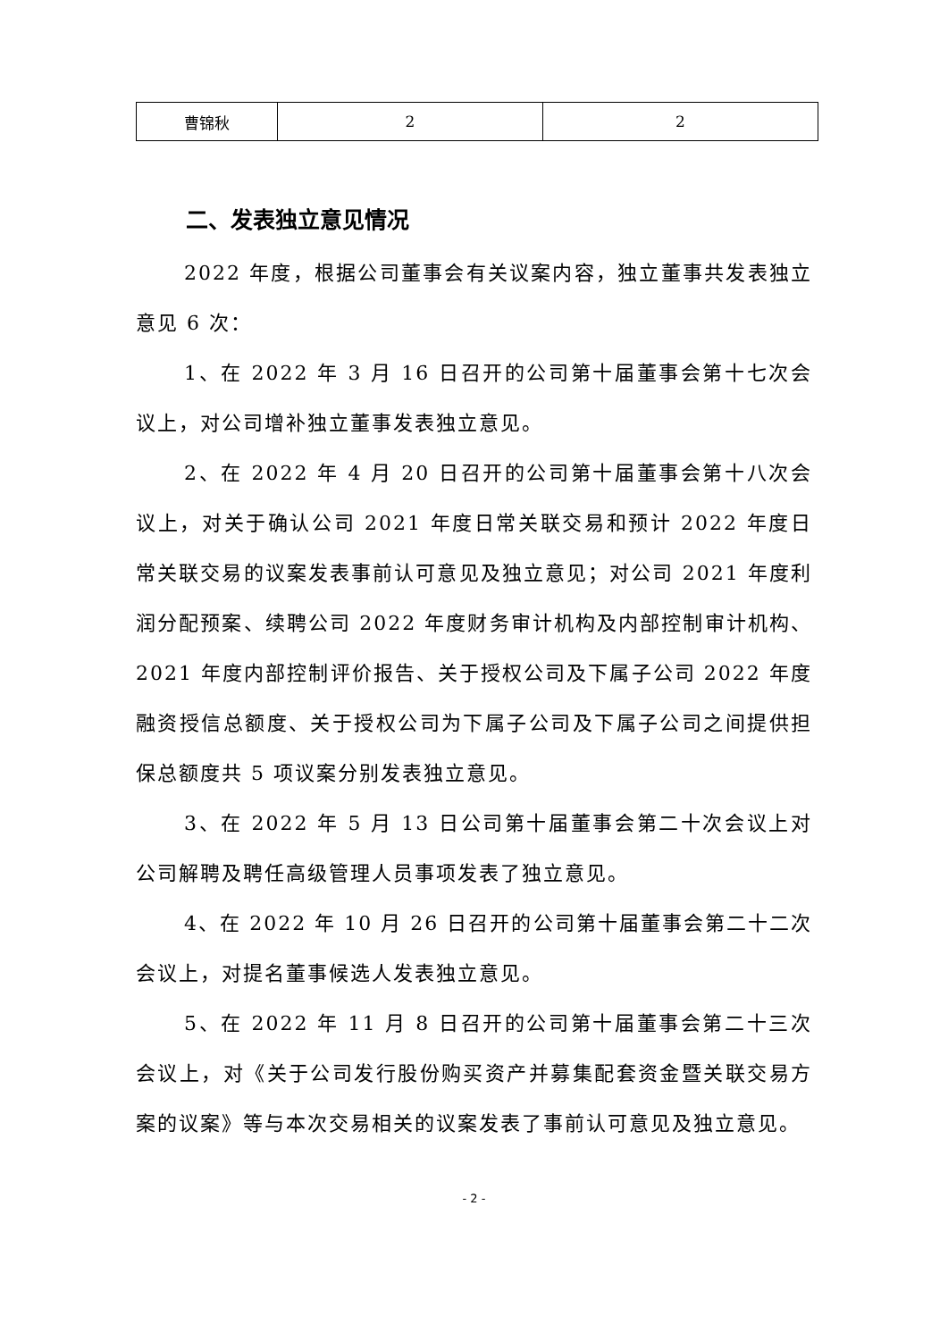| 曹锦秋 | 2 | 2 |
二、发表独立意见情况
2022 年度，根据公司董事会有关议案内容，独立董事共发表独立意见 6 次：
1、在 2022 年 3 月 16 日召开的公司第十届董事会第十七次会议上，对公司增补独立董事发表独立意见。
2、在 2022 年 4 月 20 日召开的公司第十届董事会第十八次会议上，对关于确认公司 2021 年度日常关联交易和预计 2022 年度日常关联交易的议案发表事前认可意见及独立意见；对公司 2021 年度利润分配预案、续聘公司 2022 年度财务审计机构及内部控制审计机构、2021 年度内部控制评价报告、关于授权公司及下属子公司 2022 年度融资授信总额度、关于授权公司为下属子公司及下属子公司之间提供担保总额度共 5 项议案分别发表独立意见。
3、在 2022 年 5 月 13 日公司第十届董事会第二十次会议上对公司解聘及聘任高级管理人员事项发表了独立意见。
4、在 2022 年 10 月 26 日召开的公司第十届董事会第二十二次会议上，对提名董事候选人发表独立意见。
5、在 2022 年 11 月 8 日召开的公司第十届董事会第二十三次会议上，对《关于公司发行股份购买资产并募集配套资金暨关联交易方案的议案》等与本次交易相关的议案发表了事前认可意见及独立意见。
- 2 -